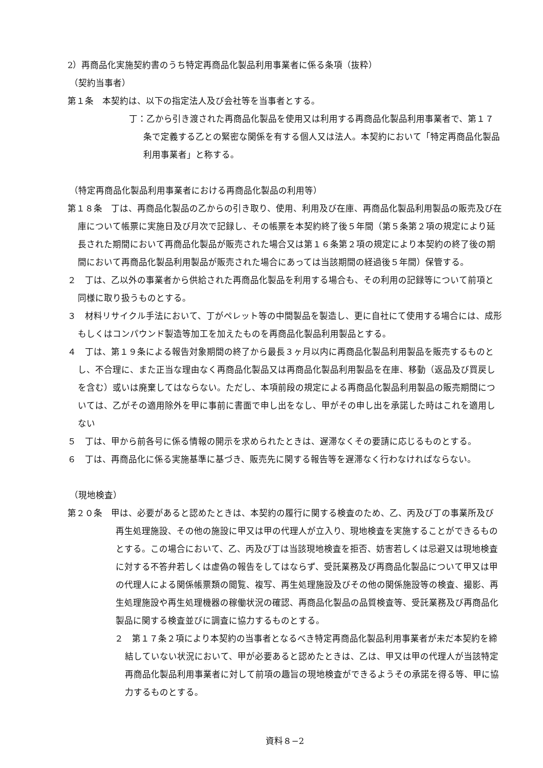2）再商品化実施契約書のうち特定再商品化製品利用事業者に係る条項（抜粋）
（契約当事者）
第１条　本契約は、以下の指定法人及び会社等を当事者とする。
丁：乙から引き渡された再商品化製品を使用又は利用する再商品化製品利用事業者で、第１７条で定義する乙との緊密な関係を有する個人又は法人。本契約において「特定再商品化製品利用事業者」と称する。
（特定再商品化製品利用事業者における再商品化製品の利用等）
第１８条　丁は、再商品化製品の乙からの引き取り、使用、利用及び在庫、再商品化製品利用製品の販売及び在庫について帳票に実施日及び月次で記録し、その帳票を本契約終了後５年間（第５条第２項の規定により延長された期間において再商品化製品が販売された場合又は第１６条第２項の規定により本契約の終了後の期間において再商品化製品利用製品が販売された場合にあっては当該期間の経過後５年間）保管する。
２　丁は、乙以外の事業者から供給された再商品化製品を利用する場合も、その利用の記録等について前項と同様に取り扱うものとする。
３　材料リサイクル手法において、丁がペレット等の中間製品を製造し、更に自社にて使用する場合には、成形もしくはコンパウンド製造等加工を加えたものを再商品化製品利用製品とする。
４　丁は、第１９条による報告対象期間の終了から最長３ヶ月以内に再商品化製品利用製品を販売するものとし、不合理に、また正当な理由なく再商品化製品又は再商品化製品利用製品を在庫、移動（返品及び買戻しを含む）或いは廃棄してはならない。ただし、本項前段の規定による再商品化製品利用製品の販売期間については、乙がその適用除外を甲に事前に書面で申し出をなし、甲がその申し出を承諾した時はこれを適用しない
５　丁は、甲から前各号に係る情報の開示を求められたときは、遅滞なくその要請に応じるものとする。
６　丁は、再商品化に係る実施基準に基づき、販売先に関する報告等を遅滞なく行わなければならない。
（現地検査）
第２０条　甲は、必要があると認めたときは、本契約の履行に関する検査のため、乙、丙及び丁の事業所及び再生処理施設、その他の施設に甲又は甲の代理人が立入り、現地検査を実施することができるものとする。この場合において、乙、丙及び丁は当該現地検査を拒否、妨害若しくは忌避又は現地検査に対する不答弁若しくは虚偽の報告をしてはならず、受託業務及び再商品化製品について甲又は甲の代理人による関係帳票類の閲覧、複写、再生処理施設及びその他の関係施設等の検査、撮影、再生処理施設や再生処理機器の稼働状況の確認、再商品化製品の品質検査等、受託業務及び再商品化製品に関する検査並びに調査に協力するものとする。
２　第１７条２項により本契約の当事者となるべき特定再商品化製品利用事業者が未だ本契約を締結していない状況において、甲が必要あると認めたときは、乙は、甲又は甲の代理人が当該特定再商品化製品利用事業者に対して前項の趣旨の現地検査ができるようその承諾を得る等、甲に協力するものとする。
資料８−2